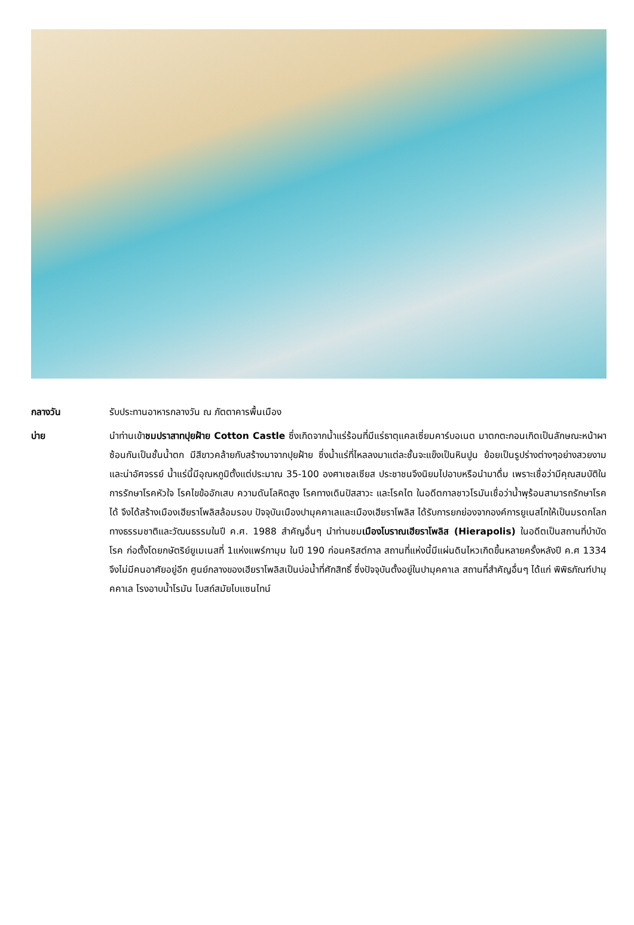กลางวัน รับประทานอาหารกลางวัน ณ ภัตตาคารพื้นเมือง
บ่าย นำท่านเข้าชมปราสาทปุยฝ้าย Cotton Castle ซึ่งเกิดจากน้ำแร่ร้อนที่มีแร่ธาตุแคลเซี่ยมคาร์บอเนต มาตกตะกอนเกิดเป็นลักษณะหน้าผา ซ้อนกันเป็นชั้นน้ำตก มีสีขาวคล้ายกับสร้างมาจากปุยฝ้าย ซึ่งน้ำแร่ที่ไหลลงมาแต่ละชั้นจะแข็งเป็นหินปูน ย้อยเป็นรูปร่างต่างๆอย่างสวยงามและน่าอัศจรรย์ น้ำแร่นี้มีอุณหภูมิตั้งแต่ประมาณ 35-100 องศาเซลเซียส ประชาชนจึงนิยมไปอาบหรือนำมาดื่ม เพราะเชื่อว่ามีคุณสมบัติในการรักษาโรคหัวใจ โรคไขข้ออักเสบ ความดันโลหิตสูง โรคทางเดินปัสสาวะ และโรคไต ในอดีตกาลชาวโรมันเชื่อว่าน้ำพุร้อนสามารถรักษาโรคได้ จึงได้สร้างเมืองเฮียราโพลิสล้อมรอบ ปัจจุบันเมืองปามุคคาเลและเมืองเฮียราโพลิส ได้รับการยกย่องจากองค์การยูเนสโกให้เป็นมรดกโลกทางธรรมชาติและวัฒนธรรมในปี ค.ศ. 1988 สำคัญอื่นๆ นำท่านชมเมืองโบราณเฮียราโพลิส (Hierapolis) ในอดีตเป็นสถานที่บำบัดโรค ก่อตั้งโดยกษัตริย์ยูเมเนสที่ 1แห่งแพร์กามุม ในปี 190 ก่อนคริสต์กาล สถานที่แห่งนี้มีแผ่นดินไหวเกิดขึ้นหลายครั้งหลังปี ค.ศ 1334 จึงไม่มีคนอาศัยอยู่อีก ศูนย์กลางของเฮียราโพลิสเป็นบ่อน้ำที่ศักสิทธิ์ ซึ่งปัจจุบันตั้งอยู่ในปามุคคาเล สถานที่สำคัญอื่นๆ ได้แก่ พิพิธภัณฑ์ปามุคคาเล โรงอาบน้ำโรมัน โบสถ์สมัยไบแซนไทน์